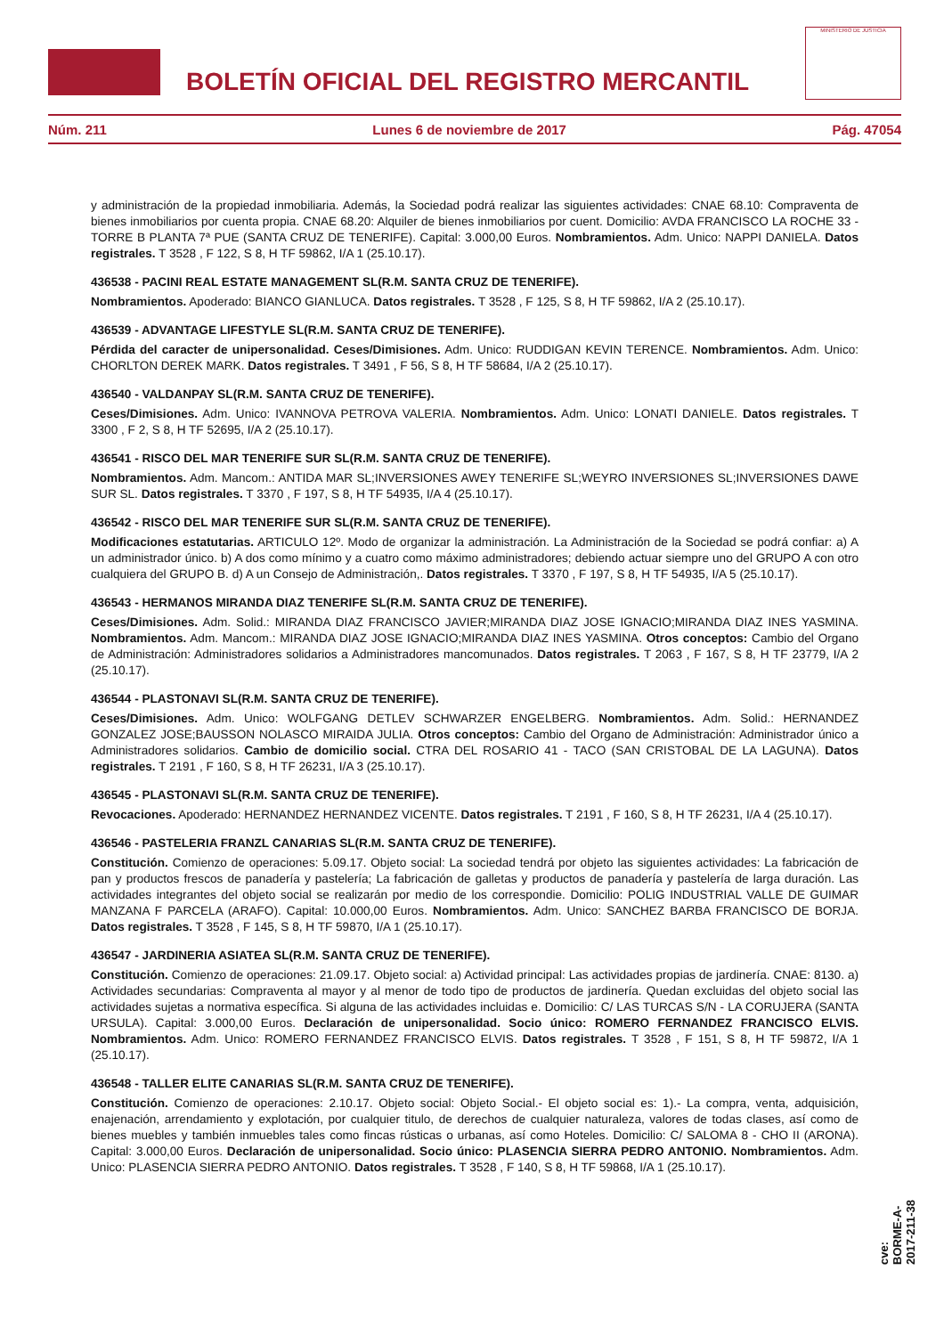BOLETÍN OFICIAL DEL REGISTRO MERCANTIL
MINISTERIO DE JUSTICIA
Núm. 211 Lunes 6 de noviembre de 2017 Pág. 47054
y administración de la propiedad inmobiliaria. Además, la Sociedad podrá realizar las siguientes actividades: CNAE 68.10: Compraventa de bienes inmobiliarios por cuenta propia. CNAE 68.20: Alquiler de bienes inmobiliarios por cuent. Domicilio: AVDA FRANCISCO LA ROCHE 33 - TORRE B PLANTA 7ª PUE (SANTA CRUZ DE TENERIFE). Capital: 3.000,00 Euros. Nombramientos. Adm. Unico: NAPPI DANIELA. Datos registrales. T 3528 , F 122, S 8, H TF 59862, I/A 1 (25.10.17).
436538 - PACINI REAL ESTATE MANAGEMENT SL(R.M. SANTA CRUZ DE TENERIFE).
Nombramientos. Apoderado: BIANCO GIANLUCA. Datos registrales. T 3528 , F 125, S 8, H TF 59862, I/A 2 (25.10.17).
436539 - ADVANTAGE LIFESTYLE SL(R.M. SANTA CRUZ DE TENERIFE).
Pérdida del caracter de unipersonalidad. Ceses/Dimisiones. Adm. Unico: RUDDIGAN KEVIN TERENCE. Nombramientos. Adm. Unico: CHORLTON DEREK MARK. Datos registrales. T 3491 , F 56, S 8, H TF 58684, I/A 2 (25.10.17).
436540 - VALDANPAY SL(R.M. SANTA CRUZ DE TENERIFE).
Ceses/Dimisiones. Adm. Unico: IVANNOVA PETROVA VALERIA. Nombramientos. Adm. Unico: LONATI DANIELE. Datos registrales. T 3300 , F 2, S 8, H TF 52695, I/A 2 (25.10.17).
436541 - RISCO DEL MAR TENERIFE SUR SL(R.M. SANTA CRUZ DE TENERIFE).
Nombramientos. Adm. Mancom.: ANTIDA MAR SL;INVERSIONES AWEY TENERIFE SL;WEYRO INVERSIONES SL;INVERSIONES DAWE SUR SL. Datos registrales. T 3370 , F 197, S 8, H TF 54935, I/A 4 (25.10.17).
436542 - RISCO DEL MAR TENERIFE SUR SL(R.M. SANTA CRUZ DE TENERIFE).
Modificaciones estatutarias. ARTICULO 12º. Modo de organizar la administración. La Administración de la Sociedad se podrá confiar: a) A un administrador único. b) A dos como mínimo y a cuatro como máximo administradores; debiendo actuar siempre uno del GRUPO A con otro cualquiera del GRUPO B. d) A un Consejo de Administración,. Datos registrales. T 3370 , F 197, S 8, H TF 54935, I/A 5 (25.10.17).
436543 - HERMANOS MIRANDA DIAZ TENERIFE SL(R.M. SANTA CRUZ DE TENERIFE).
Ceses/Dimisiones. Adm. Solid.: MIRANDA DIAZ FRANCISCO JAVIER;MIRANDA DIAZ JOSE IGNACIO;MIRANDA DIAZ INES YASMINA. Nombramientos. Adm. Mancom.: MIRANDA DIAZ JOSE IGNACIO;MIRANDA DIAZ INES YASMINA. Otros conceptos: Cambio del Organo de Administración: Administradores solidarios a Administradores mancomunados. Datos registrales. T 2063 , F 167, S 8, H TF 23779, I/A 2 (25.10.17).
436544 - PLASTONAVI SL(R.M. SANTA CRUZ DE TENERIFE).
Ceses/Dimisiones. Adm. Unico: WOLFGANG DETLEV SCHWARZER ENGELBERG. Nombramientos. Adm. Solid.: HERNANDEZ GONZALEZ JOSE;BAUSSON NOLASCO MIRAIDA JULIA. Otros conceptos: Cambio del Organo de Administración: Administrador único a Administradores solidarios. Cambio de domicilio social. CTRA DEL ROSARIO 41 - TACO (SAN CRISTOBAL DE LA LAGUNA). Datos registrales. T 2191 , F 160, S 8, H TF 26231, I/A 3 (25.10.17).
436545 - PLASTONAVI SL(R.M. SANTA CRUZ DE TENERIFE).
Revocaciones. Apoderado: HERNANDEZ HERNANDEZ VICENTE. Datos registrales. T 2191 , F 160, S 8, H TF 26231, I/A 4 (25.10.17).
436546 - PASTELERIA FRANZL CANARIAS SL(R.M. SANTA CRUZ DE TENERIFE).
Constitución. Comienzo de operaciones: 5.09.17. Objeto social: La sociedad tendrá por objeto las siguientes actividades: La fabricación de pan y productos frescos de panadería y pastelería; La fabricación de galletas y productos de panadería y pastelería de larga duración. Las actividades integrantes del objeto social se realizarán por medio de los correspondie. Domicilio: POLIG INDUSTRIAL VALLE DE GUIMAR MANZANA F PARCELA (ARAFO). Capital: 10.000,00 Euros. Nombramientos. Adm. Unico: SANCHEZ BARBA FRANCISCO DE BORJA. Datos registrales. T 3528 , F 145, S 8, H TF 59870, I/A 1 (25.10.17).
436547 - JARDINERIA ASIATEA SL(R.M. SANTA CRUZ DE TENERIFE).
Constitución. Comienzo de operaciones: 21.09.17. Objeto social: a) Actividad principal: Las actividades propias de jardinería. CNAE: 8130. a) Actividades secundarias: Compraventa al mayor y al menor de todo tipo de productos de jardinería. Quedan excluidas del objeto social las actividades sujetas a normativa específica. Si alguna de las actividades incluidas e. Domicilio: C/ LAS TURCAS S/N - LA CORUJERA (SANTA URSULA). Capital: 3.000,00 Euros. Declaración de unipersonalidad. Socio único: ROMERO FERNANDEZ FRANCISCO ELVIS. Nombramientos. Adm. Unico: ROMERO FERNANDEZ FRANCISCO ELVIS. Datos registrales. T 3528 , F 151, S 8, H TF 59872, I/A 1 (25.10.17).
436548 - TALLER ELITE CANARIAS SL(R.M. SANTA CRUZ DE TENERIFE).
Constitución. Comienzo de operaciones: 2.10.17. Objeto social: Objeto Social.- El objeto social es: 1).- La compra, venta, adquisición, enajenación, arrendamiento y explotación, por cualquier titulo, de derechos de cualquier naturaleza, valores de todas clases, así como de bienes muebles y también inmuebles tales como fincas rústicas o urbanas, así como Hoteles. Domicilio: C/ SALOMA 8 - CHO II (ARONA). Capital: 3.000,00 Euros. Declaración de unipersonalidad. Socio único: PLASENCIA SIERRA PEDRO ANTONIO. Nombramientos. Adm. Unico: PLASENCIA SIERRA PEDRO ANTONIO. Datos registrales. T 3528 , F 140, S 8, H TF 59868, I/A 1 (25.10.17).
cve: BORME-A-2017-211-38